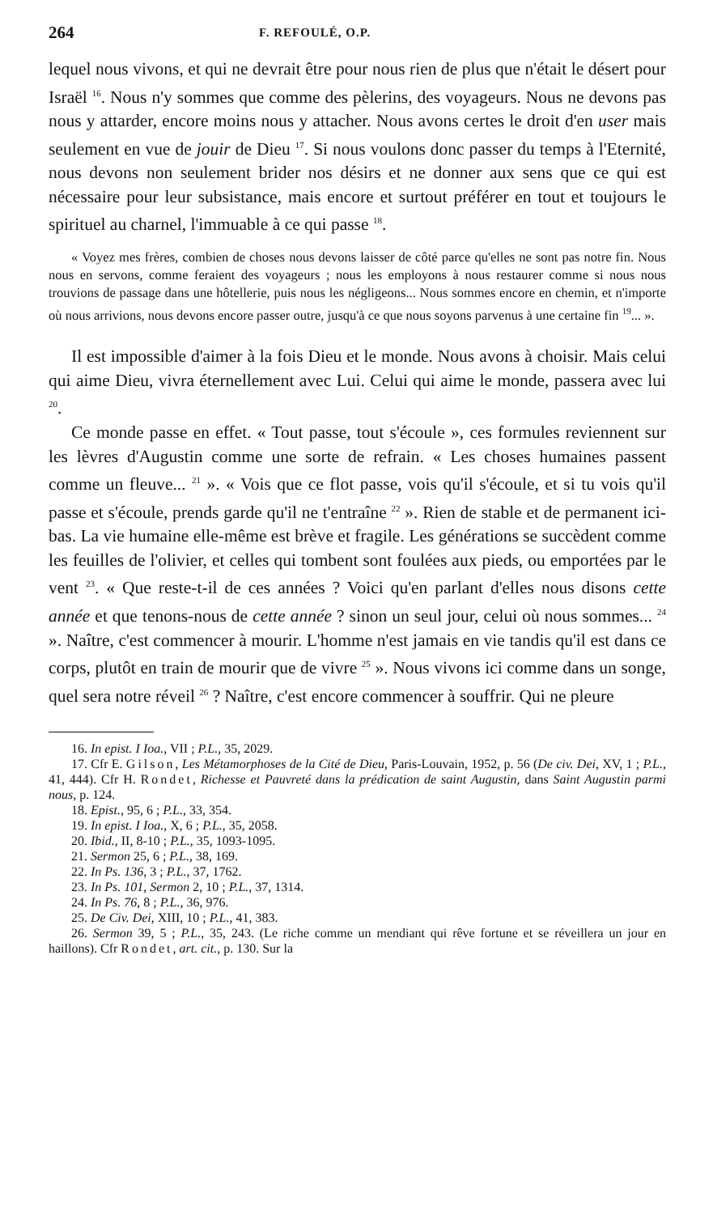264 F. REFOULÉ, O.P.
lequel nous vivons, et qui ne devrait être pour nous rien de plus que n'était le désert pour Israël <sup>16</sup>. Nous n'y sommes que comme des pèlerins, des voyageurs. Nous ne devons pas nous y attarder, encore moins nous y attacher. Nous avons certes le droit d'en user mais seulement en vue de jouir de Dieu <sup>17</sup>. Si nous voulons donc passer du temps à l'Eternité, nous devons non seulement brider nos désirs et ne donner aux sens que ce qui est nécessaire pour leur subsistance, mais encore et surtout préférer en tout et toujours le spirituel au charnel, l'immuable à ce qui passe <sup>18</sup>.
« Voyez mes frères, combien de choses nous devons laisser de côté parce qu'elles ne sont pas notre fin. Nous nous en servons, comme feraient des voyageurs ; nous les employons à nous restaurer comme si nous nous trouvions de passage dans une hôtellerie, puis nous les négligeons... Nous sommes encore en chemin, et n'importe où nous arrivions, nous devons encore passer outre, jusqu'à ce que nous soyons parvenus à une certaine fin <sup>19</sup>... ».
Il est impossible d'aimer à la fois Dieu et le monde. Nous avons à choisir. Mais celui qui aime Dieu, vivra éternellement avec Lui. Celui qui aime le monde, passera avec lui <sup>20</sup>.
Ce monde passe en effet. « Tout passe, tout s'écoule », ces formules reviennent sur les lèvres d'Augustin comme une sorte de refrain. « Les choses humaines passent comme un fleuve... <sup>21</sup> ». « Vois que ce flot passe, vois qu'il s'écoule, et si tu vois qu'il passe et s'écoule, prends garde qu'il ne t'entraîne <sup>22</sup> ». Rien de stable et de permanent ici-bas. La vie humaine elle-même est brève et fragile. Les générations se succèdent comme les feuilles de l'olivier, et celles qui tombent sont foulées aux pieds, ou emportées par le vent <sup>23</sup>. « Que reste-t-il de ces années ? Voici qu'en parlant d'elles nous disons cette année et que tenons-nous de cette année ? sinon un seul jour, celui où nous sommes... <sup>24</sup> ». Naître, c'est commencer à mourir. L'homme n'est jamais en vie tandis qu'il est dans ce corps, plutôt en train de mourir que de vivre <sup>25</sup> ». Nous vivons ici comme dans un songe, quel sera notre réveil <sup>26</sup> ? Naître, c'est encore commencer à souffrir. Qui ne pleure
16. In epist. I Ioa., VII ; P.L., 35, 2029.
17. Cfr E. Gilson, Les Métamorphoses de la Cité de Dieu, Paris-Louvain, 1952, p. 56 (De civ. Dei, XV, 1 ; P.L., 41, 444). Cfr H. Rondet, Richesse et Pauvreté dans la prédication de saint Augustin, dans Saint Augustin parmi nous, p. 124.
18. Epist., 95, 6 ; P.L., 33, 354.
19. In epist. I Ioa., X, 6 ; P.L., 35, 2058.
20. Ibid., II, 8-10 ; P.L., 35, 1093-1095.
21. Sermon 25, 6 ; P.L., 38, 169.
22. In Ps. 136, 3 ; P.L., 37, 1762.
23. In Ps. 101, Sermon 2, 10 ; P.L., 37, 1314.
24. In Ps. 76, 8 ; P.L., 36, 976.
25. De Civ. Dei, XIII, 10 ; P.L., 41, 383.
26. Sermon 39, 5 ; P.L., 35, 243. (Le riche comme un mendiant qui rêve fortune et se réveillera un jour en haillons). Cfr Rondet, art. cit., p. 130. Sur la